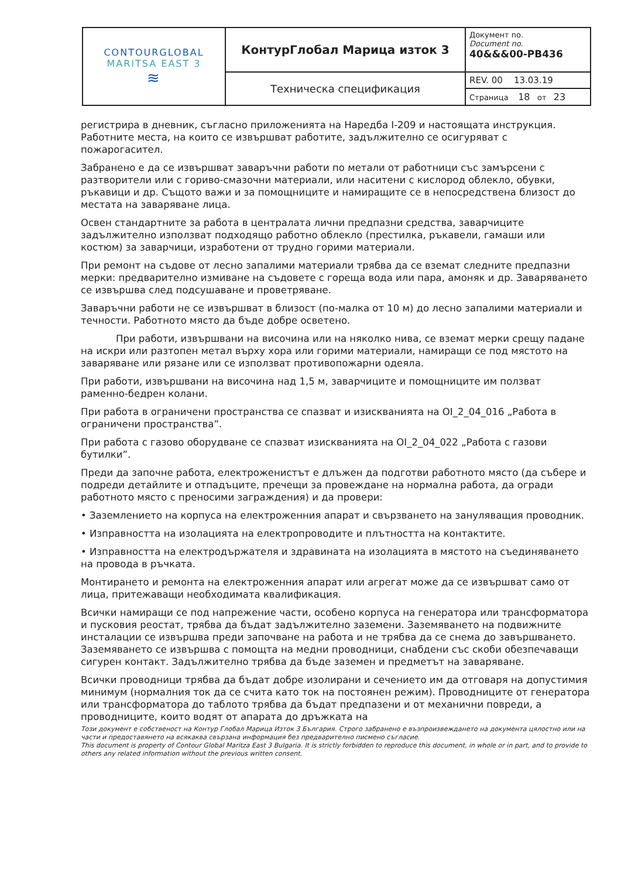| CONTOURGLOBAL MARITSA EAST 3 ≋ | КонтурГлобал Марица изток 3 | Документ no. Document no. 40&&&00-PB436 |
| | Техническа спецификация | REV. 00 13.03.19 |
| | | Страница 18 от 23 |
регистрира в дневник, съгласно приложенията на Наредба I-209 и настоящата инструкция. Работните места, на които се извършват работите, задължително се осигуряват с пожарогасител.
Забранено е да се извършват заваръчни работи по метали от работници със замърсени с разтворители или с гориво-смазочни материали, или наситени с кислород облекло, обувки, ръкавици и др. Същото важи и за помощниците и намиращите се в непосредствена близост до местата на заваряване лица.
Освен стандартните за работа в централата лични предпазни средства, заварчиците задължително използват подходящо работно облекло (престилка, ръкавели, гамаши или костюм) за заварчици, изработени от трудно горими материали.
При ремонт на съдове от лесно запалими материали трябва да се вземат следните предпазни мерки: предварително измиване на съдовете с гореща вода или пара, амоняк и др. Заваряването се извършва след подсушаване и проветряване.
Заваръчни работи не се извършват в близост (по-малка от 10 м) до лесно запалими материали и течности. Работното място да бъде добре осветено.
При работи, извършвани на височина или на няколко нива, се вземат мерки срещу падане на искри или разтопен метал върху хора или горими материали, намиращи се под мястото на заваряване или рязане или се използват противопожарни одеяла.
При работи, извършвани на височина над 1,5 м, заварчиците и помощниците им ползват раменно-бедрен колани.
При работа в ограничени пространства се спазват и изискванията на OI_2_04_016 „Работа в ограничени пространства”.
При работа с газово оборудване се спазват изискванията на OI_2_04_022 „Работа с газови бутилки”.
Преди да започне работа, електроженистът е длъжен да подготви работното място (да събере и подреди детайлите и отпадъците, пречещи за провеждане на нормална работа, да огради работното място с преносими заграждения) и да провери:
• Заземлението на корпуса на електроженния апарат и свързването на зануляващия проводник.
• Изправността на изолацията на електропроводите и плътността на контактите.
• Изправността на електродържателя и здравината на изолацията в мястото на съединяването на провода в ръчката.
Монтирането и ремонта на електроженния апарат или агрегат може да се извършват само от лица, притежаващи необходимата квалификация.
Всички намиращи се под напрежение части, особено корпуса на генератора или трансформатора и пусковия реостат, трябва да бъдат задължително заземени. Заземяването на подвижните инсталации се извършва преди започване на работа и не трябва да се снема до завършването. Заземяването се извършва с помощта на медни проводници, снабдени със скоби обезпечаващи сигурен контакт. Задължително трябва да бъде заземен и предметът на заваряване.
Всички проводници трябва да бъдат добре изолирани и сечението им да отговаря на допустимия минимум (нормалния ток да се счита като ток на постоянен режим). Проводниците от генератора или трансформатора до таблото трябва да бъдат предпазени и от механични повреди, а проводниците, които водят от апарата до дръжката на
Този документ е собственост на Контур Глобал Марица Изток 3 България. Строго забранено е възпроизвеждането на документа цялостно или на части и предоставянето на всякаква свързана информация без предварително писмено съгласие.
This document is property of Contour Global Maritza East 3 Bulgaria. It is strictly forbidden to reproduce this document, in whole or in part, and to provide to others any related information without the previous written consent.